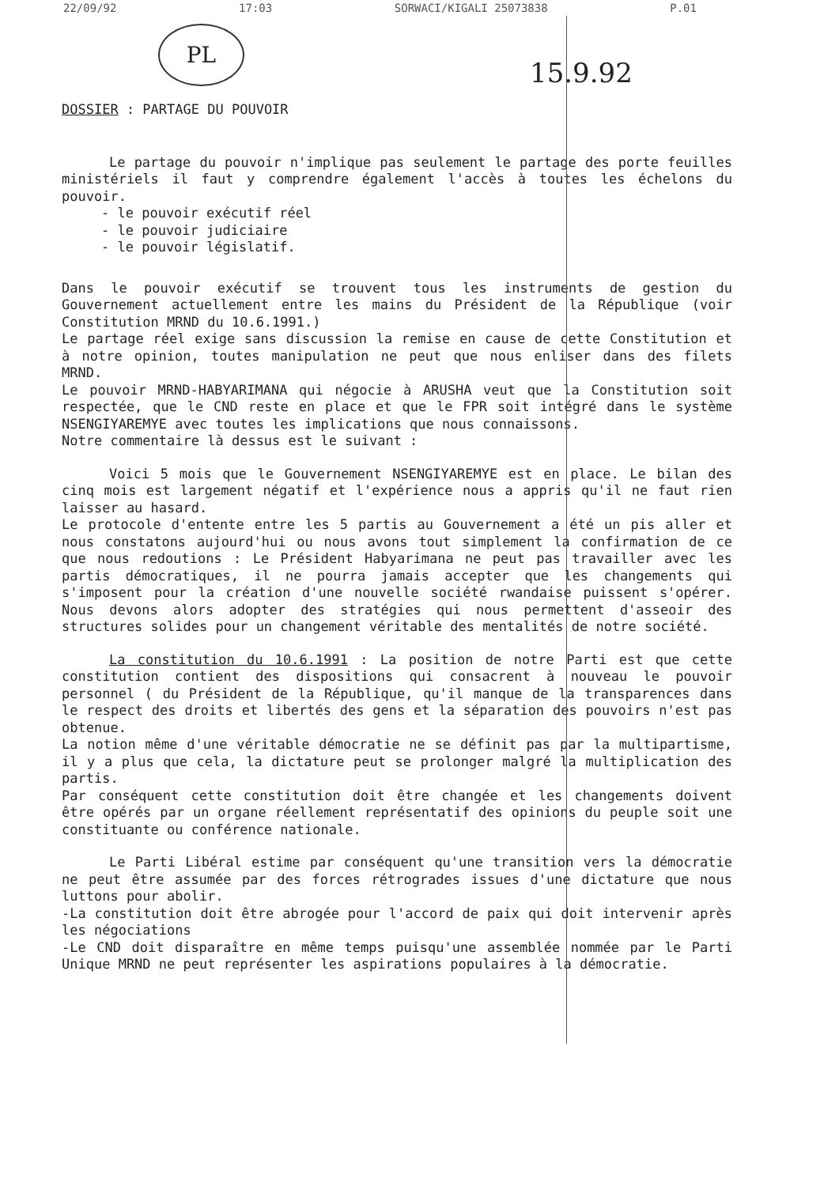22/09/92 17:03 SORWACI/KIGALI 25073838 P.01
PL
15.9.92
DOSSIER : PARTAGE DU POUVOIR
Le partage du pouvoir n'implique pas seulement le partage des porte feuilles ministériels il faut y comprendre également l'accès à toutes les échelons du pouvoir.
- le pouvoir exécutif réel
- le pouvoir judiciaire
- le pouvoir législatif.
Dans le pouvoir exécutif se trouvent tous les instruments de gestion du Gouvernement actuellement entre les mains du Président de la République (voir Constitution MRND du 10.6.1991.)
Le partage réel exige sans discussion la remise en cause de cette Constitution et à notre opinion, toutes manipulation ne peut que nous enliser dans des filets MRND.
Le pouvoir MRND-HABYARIMANA qui négocie à ARUSHA veut que la Constitution soit respectée, que le CND reste en place et que le FPR soit intégré dans le système NSENGIYAREMYE avec toutes les implications que nous connaissons.
Notre commentaire là dessus est le suivant :
Voici 5 mois que le Gouvernement NSENGIYAREMYE est en place. Le bilan des cinq mois est largement négatif et l'expérience nous a appris qu'il ne faut rien laisser au hasard.
Le protocole d'entente entre les 5 partis au Gouvernement a été un pis aller et nous constatons aujourd'hui ou nous avons tout simplement la confirmation de ce que nous redoutions : Le Président Habyarimana ne peut pas travailler avec les partis démocratiques, il ne pourra jamais accepter que les changements qui s'imposent pour la création d'une nouvelle société rwandaise puissent s'opérer. Nous devons alors adopter des stratégies qui nous permettent d'asseoir des structures solides pour un changement véritable des mentalités de notre société.
La constitution du 10.6.1991 : La position de notre Parti est que cette constitution contient des dispositions qui consacrent à nouveau le pouvoir personnel ( du Président de la République, qu'il manque de la transparences dans le respect des droits et libertés des gens et la séparation des pouvoirs n'est pas obtenue.
La notion même d'une véritable démocratie ne se définit pas par la multipartisme, il y a plus que cela, la dictature peut se prolonger malgré la multiplication des partis.
Par conséquent cette constitution doit être changée et les changements doivent être opérés par un organe réellement représentatif des opinions du peuple soit une constituante ou conférence nationale.
Le Parti Libéral estime par conséquent qu'une transition vers la démocratie ne peut être assumée par des forces rétrogrades issues d'une dictature que nous luttons pour abolir.
-La constitution doit être abrogée pour l'accord de paix qui doit intervenir après les négociations
-Le CND doit disparaître en même temps puisqu'une assemblée nommée par le Parti Unique MRND ne peut représenter les aspirations populaires à la démocratie.